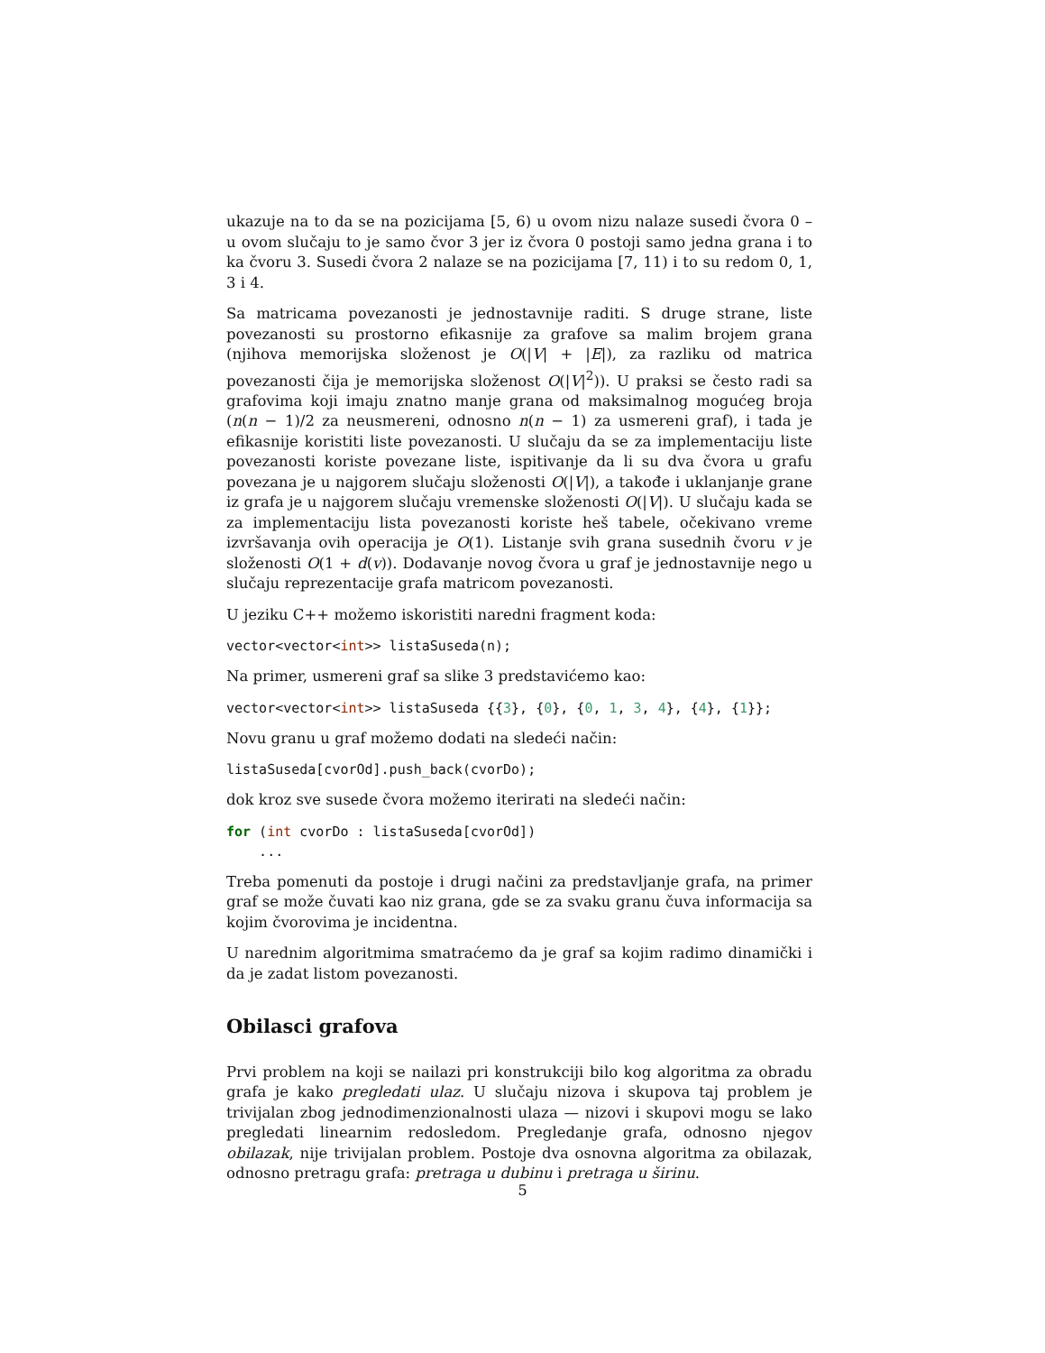ukazuje na to da se na pozicijama [5, 6) u ovom nizu nalaze susedi čvora 0 – u ovom slučaju to je samo čvor 3 jer iz čvora 0 postoji samo jedna grana i to ka čvoru 3. Susedi čvora 2 nalaze se na pozicijama [7, 11) i to su redom 0, 1, 3 i 4.
Sa matricama povezanosti je jednostavnije raditi. S druge strane, liste povezanosti su prostorno efikasnije za grafove sa malim brojem grana (njihova memorijska složenost je O(|V| + |E|), za razliku od matrica povezanosti čija je memorijska složenost O(|V|<sup>2</sup>)). U praksi se često radi sa grafovima koji imaju znatno manje grana od maksimalnog mogućeg broja (n(n − 1)/2 za neusmereni, odnosno n(n − 1) za usmereni graf), i tada je efikasnije koristiti liste povezanosti. U slučaju da se za implementaciju liste povezanosti koriste povezane liste, ispitivanje da li su dva čvora u grafu povezana je u najgorem slučaju složenosti O(|V|), a takođe i uklanjanje grane iz grafa je u najgorem slučaju vremenske složenosti O(|V|). U slučaju kada se za implementaciju lista povezanosti koriste heš tabele, očekivano vreme izvršavanja ovih operacija je O(1). Listanje svih grana susednih čvoru v je složenosti O(1 + d(v)). Dodavanje novog čvora u graf je jednostavnije nego u slučaju reprezentacije grafa matricom povezanosti.
U jeziku C++ možemo iskoristiti naredni fragment koda:
vector<vector<int>> listaSuseda(n);
Na primer, usmereni graf sa slike 3 predstavićemo kao:
vector<vector<int>> listaSuseda {{3}, {0}, {0, 1, 3, 4}, {4}, {1}};
Novu granu u graf možemo dodati na sledeći način:
listaSuseda[cvorOd].push_back(cvorDo);
dok kroz sve susede čvora možemo iterirati na sledeći način:
for (int cvorDo : listaSuseda[cvorOd])
    ...
Treba pomenuti da postoje i drugi načini za predstavljanje grafa, na primer graf se može čuvati kao niz grana, gde se za svaku granu čuva informacija sa kojim čvorovima je incidentna.
U narednim algoritmima smatraćemo da je graf sa kojim radimo dinamički i da je zadat listom povezanosti.
Obilasci grafova
Prvi problem na koji se nailazi pri konstrukciji bilo kog algoritma za obradu grafa je kako pregledati ulaz. U slučaju nizova i skupova taj problem je trivijalan zbog jednodimenzionalnosti ulaza — nizovi i skupovi mogu se lako pregledati linearnim redosledom. Pregledanje grafa, odnosno njegov obilazak, nije trivijalan problem. Postoje dva osnovna algoritma za obilazak, odnosno pretragu grafa: pretraga u dubinu i pretraga u širinu.
5